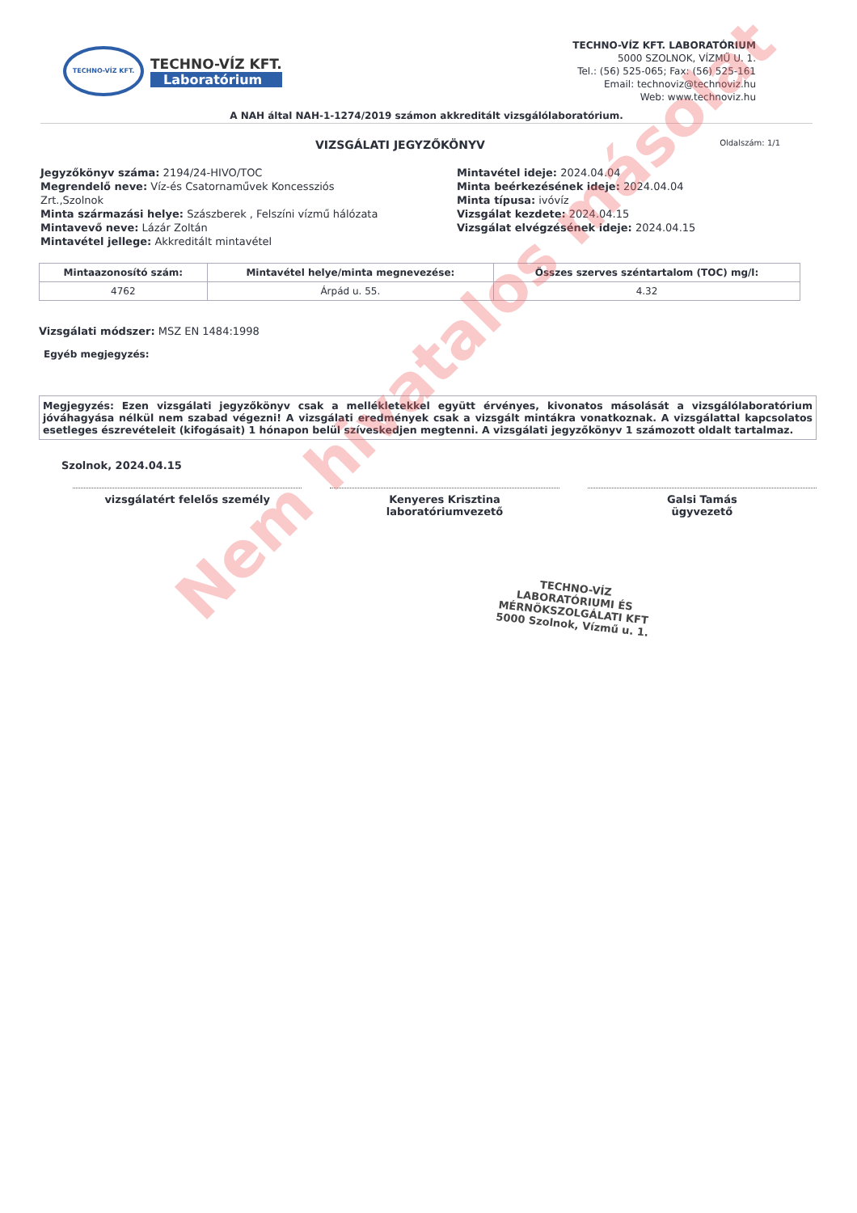TECHNO-VÍZ KFT.
TECHNO-VÍZ KFT.
Laboratórium
TECHNO-VÍZ KFT. LABORATÓRIUM
5000 SZOLNOK, VÍZMŰ U. 1.
Tel.: (56) 525-065; Fax: (56) 525-161
Email: technoviz@technoviz.hu
Web: www.technoviz.hu
A NAH által NAH-1-1274/2019 számon akkreditált vizsgálólaboratórium.
VIZSGÁLATI JEGYZŐKÖNYV Oldalszám: 1/1
Jegyzőkönyv száma: 2194/24-HIVO/TOC
Megrendelő neve: Víz-és Csatornaművek Koncessziós Zrt.,Szolnok
Minta származási helye: Szászberek , Felszíni vízmű hálózata
Mintavevő neve: Lázár Zoltán
Mintavétel jellege: Akkreditált mintavétel
Mintavétel ideje: 2024.04.04
Minta beérkezésének ideje: 2024.04.04
Minta típusa: ivóvíz
Vizsgálat kezdete: 2024.04.15
Vizsgálat elvégzésének ideje: 2024.04.15
| Mintaazonosító szám: | Mintavétel helye/minta megnevezése: | Összes szerves széntartalom (TOC) mg/l: |
| --- | --- | --- |
| 4762 | Árpád u. 55. | 4.32 |
Vizsgálati módszer: MSZ EN 1484:1998
Egyéb megjegyzés:
Megjegyzés: Ezen vizsgálati jegyzőkönyv csak a mellékletekkel együtt érvényes, kivonatos másolását a vizsgálólaboratórium jóváhagyása nélkül nem szabad végezni! A vizsgálati eredmények csak a vizsgált mintákra vonatkoznak. A vizsgálattal kapcsolatos esetleges észrevételeit (kifogásait) 1 hónapon belül szíveskedjen megtenni. A vizsgálati jegyzőkönyv 1 számozott oldalt tartalmaz.
Szolnok, 2024.04.15
vizsgálatért felelős személy Kenyeres Krisztina
laboratóriumvezető
Galsi Tamás
ügyvezető
TECHNO-VÍZ
LABORATÓRIUMI ÉS MÉRNÖKSZOLGÁLATI KFT
5000 Szolnok, Vízmű u. 1.
Nem hivatalos másolat